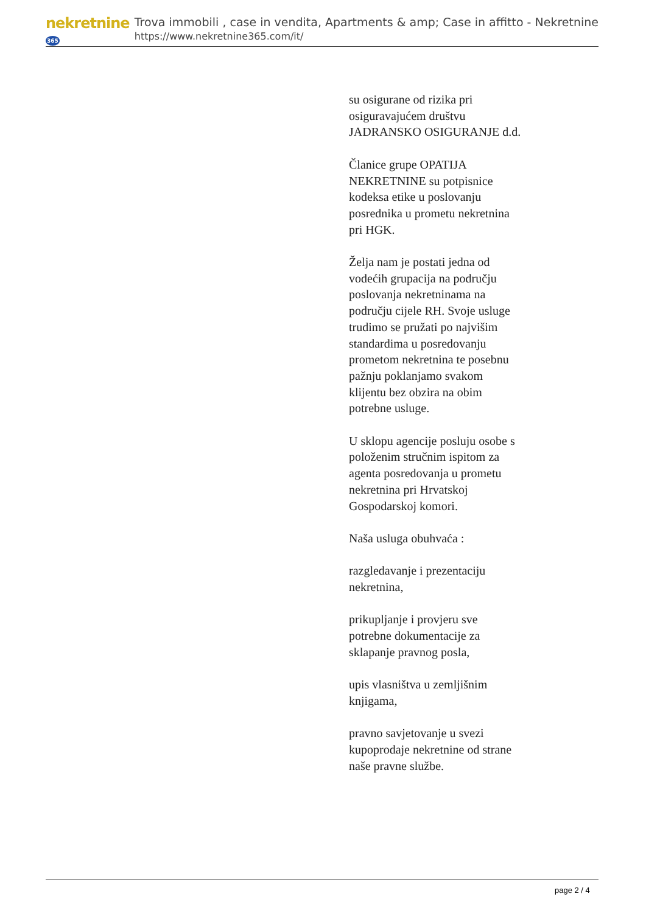nekretnine365
Trova immobili , case in vendita, Apartments & amp; Case in affitto - Nekretnine
https://www.nekretnine365.com/it/
su osigurane od rizika pri osiguravajućem društvu JADRANSKO OSIGURANJE d.d.
Članice grupe OPATIJA NEKRETNINE su potpisnice kodeksa etike u poslovanju posrednika u prometu nekretnina pri HGK.
Želja nam je postati jedna od vodećih grupacija na području poslovanja nekretninama na području cijele RH. Svoje usluge trudimo se pružati po najvišim standardima u posredovanju prometom nekretnina te posebnu pažnju poklanjamo svakom klijentu bez obzira na obim potrebne usluge.
U sklopu agencije posluju osobe s položenim stručnim ispitom za agenta posredovanja u prometu nekretnina pri Hrvatskoj Gospodarskoj komori.
Naša usluga obuhvaća :
razgledavanje i prezentaciju nekretnina,
prikupljanje i provjeru sve potrebne dokumentacije za sklapanje pravnog posla,
upis vlasništva u zemljišnim knjigama,
pravno savjetovanje u svezi kupoprodaje nekretnine od strane naše pravne službe.
page 2 / 4